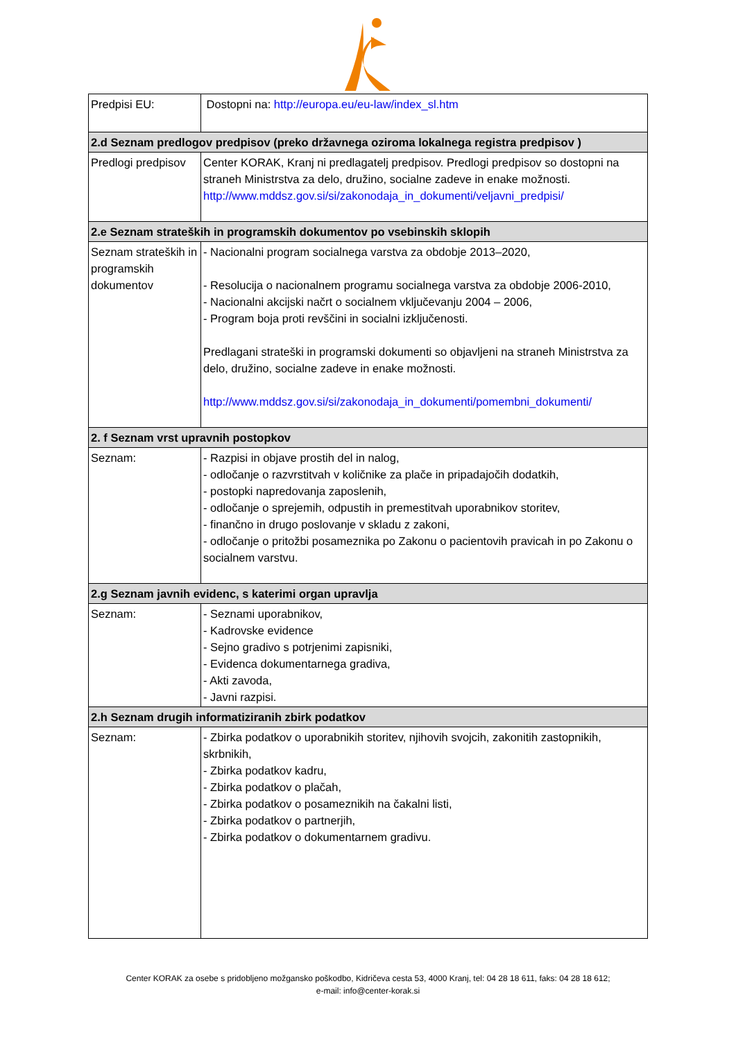| Predpisi EU: | Dostopni na: http://europa.eu/eu-law/index_sl.htm |
| 2.d Seznam predlogov predpisov (preko državnega oziroma lokalnega registra predpisov ) | |
| Predlogi predpisov | Center KORAK, Kranj ni predlagatelj predpisov. Predlogi predpisov so dostopni na straneh Ministrstva za delo, družino, socialne zadeve in enake možnosti. http://www.mddsz.gov.si/si/zakonodaja_in_dokumenti/veljavni_predpisi/ |
| 2.e Seznam strateških in programskih dokumentov po vsebinskih sklopih | |
| Seznam strateških in programskih dokumentov | - Nacionalni program socialnega varstva za obdobje 2013–2020, - Resolucija o nacionalnem programu socialnega varstva za obdobje 2006-2010, - Nacionalni akcijski načrt o socialnem vključevanju 2004 – 2006, - Program boja proti revščini in socialni izključenosti. Predlagani strateški in programski dokumenti so objavljeni na straneh Ministrstva za delo, družino, socialne zadeve in enake možnosti. http://www.mddsz.gov.si/si/zakonodaja_in_dokumenti/pomembni_dokumenti/ |
| 2. f Seznam vrst upravnih postopkov | |
| Seznam: | - Razpisi in objave prostih del in nalog, - odločanje o razvrstitvah v količnike za plače in pripadajočih dodatkih, - postopki napredovanja zaposlenih, - odločanje o sprejemih, odpustih in premestitvah uporabnikov storitev, - finančno in drugo poslovanje v skladu z zakoni, - odločanje o pritožbi posameznika po Zakonu o pacientovih pravicah in po Zakonu o socialnem varstvu. |
| 2.g Seznam javnih evidenc, s katerimi organ upravlja | |
| Seznam: | - Seznami uporabnikov, - Kadrovske evidence - Sejno gradivo s potrjenimi zapisniki, - Evidenca dokumentarnega gradiva, - Akti zavoda, - Javni razpisi. |
| 2.h Seznam drugih informatiziranih zbirk podatkov | |
| Seznam: | - Zbirka podatkov o uporabnikih storitev, njihovih svojcih, zakonitih zastopnikih, skrbnikih, - Zbirka podatkov kadru, - Zbirka podatkov o plačah, - Zbirka podatkov o posameznikih na čakalni listi, - Zbirka podatkov o partnerjih, - Zbirka podatkov o dokumentarnem gradivu. |
Center KORAK za osebe s pridobljeno možgansko poškodbo, Kidričeva cesta 53, 4000 Kranj, tel: 04 28 18 611, faks: 04 28 18 612;
e-mail: info@center-korak.si